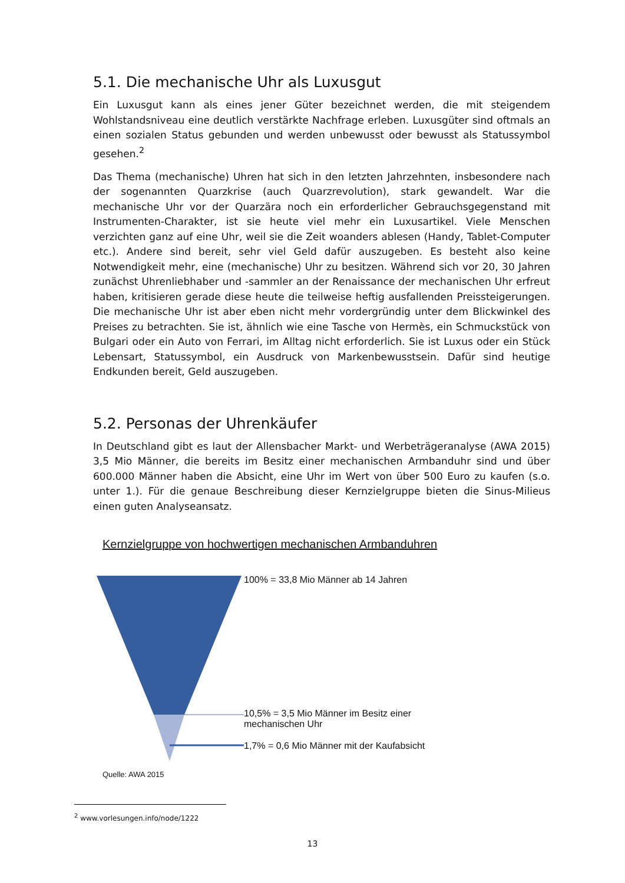5.1. Die mechanische Uhr als Luxusgut
Ein Luxusgut kann als eines jener Güter bezeichnet werden, die mit steigendem Wohlstandsniveau eine deutlich verstärkte Nachfrage erleben. Luxusgüter sind oftmals an einen sozialen Status gebunden und werden unbewusst oder bewusst als Statussymbol gesehen.<sup>2</sup>
Das Thema (mechanische) Uhren hat sich in den letzten Jahrzehnten, insbesondere nach der sogenannten Quarzkrise (auch Quarzrevolution), stark gewandelt. War die mechanische Uhr vor der Quarzära noch ein erforderlicher Gebrauchsgegenstand mit Instrumenten-Charakter, ist sie heute viel mehr ein Luxusartikel. Viele Menschen verzichten ganz auf eine Uhr, weil sie die Zeit woanders ablesen (Handy, Tablet-Computer etc.). Andere sind bereit, sehr viel Geld dafür auszugeben. Es besteht also keine Notwendigkeit mehr, eine (mechanische) Uhr zu besitzen. Während sich vor 20, 30 Jahren zunächst Uhrenliebhaber und -sammler an der Renaissance der mechanischen Uhr erfreut haben, kritisieren gerade diese heute die teilweise heftig ausfallenden Preissteigerungen. Die mechanische Uhr ist aber eben nicht mehr vordergründig unter dem Blickwinkel des Preises zu betrachten. Sie ist, ähnlich wie eine Tasche von Hermès, ein Schmuckstück von Bulgari oder ein Auto von Ferrari, im Alltag nicht erforderlich. Sie ist Luxus oder ein Stück Lebensart, Statussymbol, ein Ausdruck von Markenbewusstsein. Dafür sind heutige Endkunden bereit, Geld auszugeben.
5.2. Personas der Uhrenkäufer
In Deutschland gibt es laut der Allensbacher Markt- und Werbeträgeranalyse (AWA 2015) 3,5 Mio Männer, die bereits im Besitz einer mechanischen Armbanduhr sind und über 600.000 Männer haben die Absicht, eine Uhr im Wert von über 500 Euro zu kaufen (s.o. unter 1.). Für die genaue Beschreibung dieser Kernzielgruppe bieten die Sinus-Milieus einen guten Analyseansatz.
Kernzielgruppe von hochwertigen mechanischen Armbanduhren
100% = 33,8 Mio Männer ab 14 Jahren
10,5% = 3,5 Mio Männer im Besitz einer
mechanischen Uhr
1,7% = 0,6 Mio Männer mit der Kaufabsicht
Quelle: AWA 2015
<sup>2</sup> www.vorlesungen.info/node/1222
13